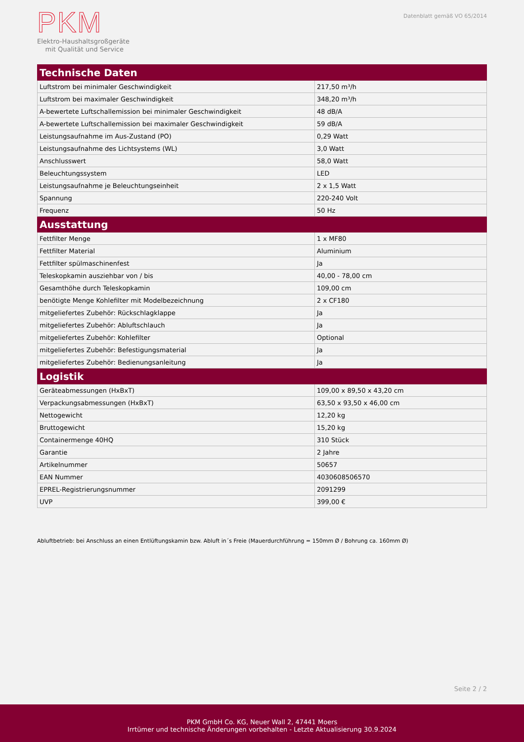PKM
Elektro-Haushaltsgroßgeräte
mit Qualität und Service
Datenblatt gemäß VO 65/2014
| Technische Daten | |
| --- | --- |
| Luftstrom bei minimaler Geschwindigkeit | 217,50 m³/h |
| Luftstrom bei maximaler Geschwindigkeit | 348,20 m³/h |
| A-bewertete Luftschallemission bei minimaler Geschwindigkeit | 48 dB/A |
| A-bewertete Luftschallemission bei maximaler Geschwindigkeit | 59 dB/A |
| Leistungsaufnahme im Aus-Zustand (PO) | 0,29 Watt |
| Leistungsaufnahme des Lichtsystems (WL) | 3,0 Watt |
| Anschlusswert | 58,0 Watt |
| Beleuchtungssystem | LED |
| Leistungsaufnahme je Beleuchtungseinheit | 2 x 1,5 Watt |
| Spannung | 220-240 Volt |
| Frequenz | 50 Hz |
| Ausstattung | |
| Fettfilter Menge | 1 x MF80 |
| Fettfilter Material | Aluminium |
| Fettfilter spülmaschinenfest | Ja |
| Teleskopkamin ausziehbar von / bis | 40,00 - 78,00 cm |
| Gesamthöhe durch Teleskopkamin | 109,00 cm |
| benötigte Menge Kohlefilter mit Modelbezeichnung | 2 x CF180 |
| mitgeliefertes Zubehör: Rückschlagklappe | Ja |
| mitgeliefertes Zubehör: Abluftschlauch | Ja |
| mitgeliefertes Zubehör: Kohlefilter | Optional |
| mitgeliefertes Zubehör: Befestigungsmaterial | Ja |
| mitgeliefertes Zubehör: Bedienungsanleitung | Ja |
| Logistik | |
| Geräteabmessungen (HxBxT) | 109,00 x 89,50 x 43,20 cm |
| Verpackungsabmessungen (HxBxT) | 63,50 x 93,50 x 46,00 cm |
| Nettogewicht | 12,20 kg |
| Bruttogewicht | 15,20 kg |
| Containermenge 40HQ | 310 Stück |
| Garantie | 2 Jahre |
| Artikelnummer | 50657 |
| EAN Nummer | 4030608506570 |
| EPREL-Registrierungsnummer | 2091299 |
| UVP | 399,00 € |
Abluftbetrieb: bei Anschluss an einen Entlüftungskamin bzw. Abluft in´s Freie (Mauerdurchführung = 150mm Ø / Bohrung ca. 160mm Ø)
Seite 2 / 2
PKM GmbH Co. KG, Neuer Wall 2, 47441 Moers
Irrtümer und technische Änderungen vorbehalten - Letzte Aktualisierung 30.9.2024